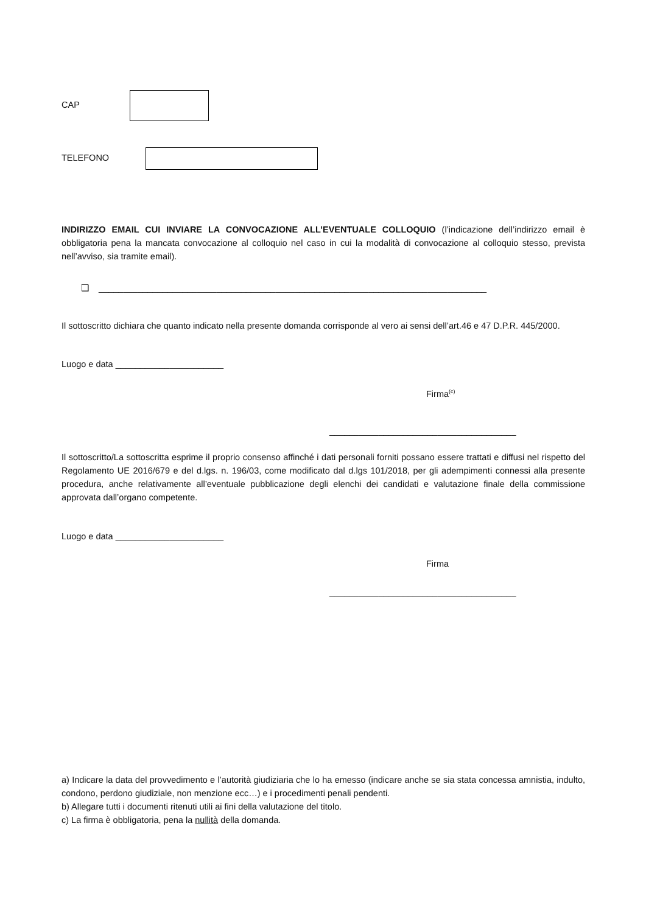CAP
TELEFONO
INDIRIZZO EMAIL CUI INVIARE LA CONVOCAZIONE ALL’EVENTUALE COLLOQUIO (l’indicazione dell’indirizzo email è obbligatoria pena la mancata convocazione al colloquio nel caso in cui la modalità di convocazione al colloquio stesso, prevista nell’avviso, sia tramite email).
❑ _______________________________________________________________________________
Il sottoscritto dichiara che quanto indicato nella presente domanda corrisponde al vero ai sensi dell’art.46 e 47 D.P.R. 445/2000.
Luogo e data ______________________
Firma<sup>(c)</sup>
______________________________________
Il sottoscritto/La sottoscritta esprime il proprio consenso affinché i dati personali forniti possano essere trattati e diffusi nel rispetto del Regolamento UE 2016/679 e del d.lgs. n. 196/03, come modificato dal d.lgs 101/2018, per gli adempimenti connessi alla presente procedura, anche relativamente all’eventuale pubblicazione degli elenchi dei candidati e valutazione finale della commissione approvata dall’organo competente.
Luogo e data ______________________
Firma
______________________________________
a) Indicare la data del provvedimento e l’autorità giudiziaria che lo ha emesso (indicare anche se sia stata concessa amnistia, indulto, condono, perdono giudiziale, non menzione ecc…) e i procedimenti penali pendenti.
b) Allegare tutti i documenti ritenuti utili ai fini della valutazione del titolo.
c) La firma è obbligatoria, pena la nullità della domanda.